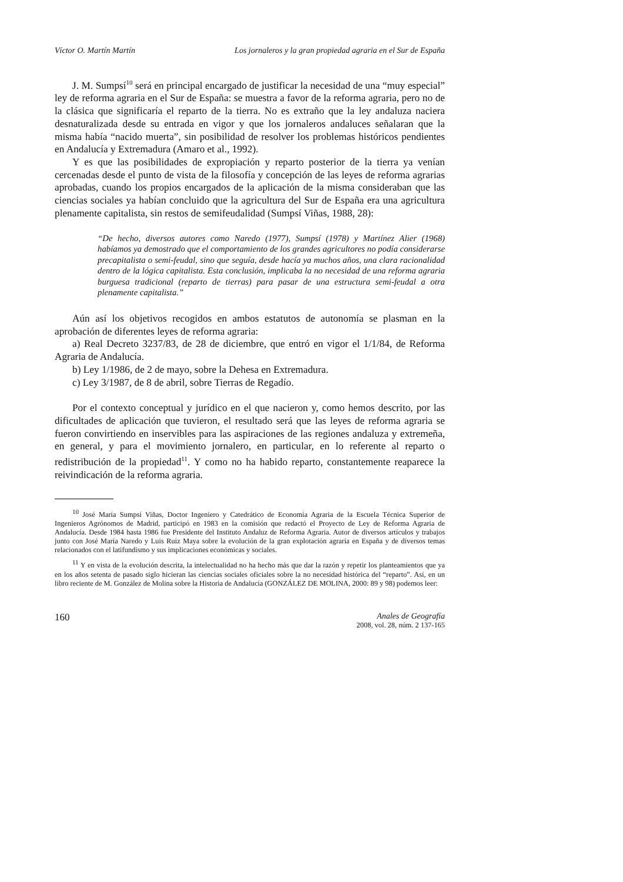Víctor O. Martín Martín Los jornaleros y la gran propiedad agraria en el Sur de España
J. M. Sumpsí<sup>10</sup> será en principal encargado de justificar la necesidad de una “muy especial” ley de reforma agraria en el Sur de España: se muestra a favor de la reforma agraria, pero no de la clásica que significaría el reparto de la tierra. No es extraño que la ley andaluza naciera desnaturalizada desde su entrada en vigor y que los jornaleros andaluces señalaran que la misma había “nacido muerta”, sin posibilidad de resolver los problemas históricos pendientes en Andalucía y Extremadura (Amaro et al., 1992).
Y es que las posibilidades de expropiación y reparto posterior de la tierra ya venían cercenadas desde el punto de vista de la filosofía y concepción de las leyes de reforma agrarias aprobadas, cuando los propios encargados de la aplicación de la misma consideraban que las ciencias sociales ya habían concluido que la agricultura del Sur de España era una agricultura plenamente capitalista, sin restos de semifeudalidad (Sumpsí Viñas, 1988, 28):
“De hecho, diversos autores como Naredo (1977), Sumpsí (1978) y Martínez Alier (1968) habíamos ya demostrado que el comportamiento de los grandes agricultores no podía considerarse precapitalista o semi-feudal, sino que seguía, desde hacía ya muchos años, una clara racionalidad dentro de la lógica capitalista. Esta conclusión, implicaba la no necesidad de una reforma agraria burguesa tradicional (reparto de tierras) para pasar de una estructura semi-feudal a otra plenamente capitalista.”
Aún así los objetivos recogidos en ambos estatutos de autonomía se plasman en la aprobación de diferentes leyes de reforma agraria:
a) Real Decreto 3237/83, de 28 de diciembre, que entró en vigor el 1/1/84, de Reforma Agraria de Andalucía.
b) Ley 1/1986, de 2 de mayo, sobre la Dehesa en Extremadura.
c) Ley 3/1987, de 8 de abril, sobre Tierras de Regadío.
Por el contexto conceptual y jurídico en el que nacieron y, como hemos descrito, por las dificultades de aplicación que tuvieron, el resultado será que las leyes de reforma agraria se fueron convirtiendo en inservibles para las aspiraciones de las regiones andaluza y extremeña, en general, y para el movimiento jornalero, en particular, en lo referente al reparto o redistribución de la propiedad<sup>11</sup>. Y como no ha habido reparto, constantemente reaparece la reivindicación de la reforma agraria.
<sup>10</sup> José María Sumpsí Viñas, Doctor Ingeniero y Catedrático de Economía Agraria de la Escuela Técnica Superior de Ingenieros Agrónomos de Madrid, participó en 1983 en la comisión que redactó el Proyecto de Ley de Reforma Agraria de Andalucía. Desde 1984 hasta 1986 fue Presidente del Instituto Andaluz de Reforma Agraria. Autor de diversos artículos y trabajos junto con José María Naredo y Luis Ruiz Maya sobre la evolución de la gran explotación agraria en España y de diversos temas relacionados con el latifundismo y sus implicaciones económicas y sociales.
<sup>11</sup> Y en vista de la evolución descrita, la intelectualidad no ha hecho más que dar la razón y repetir los planteamientos que ya en los años setenta de pasado siglo hicieran las ciencias sociales oficiales sobre la no necesidad histórica del “reparto”. Así, en un libro reciente de M. González de Molina sobre la Historia de Andalucía (GONZÁLEZ DE MOLINA, 2000: 89 y 98) podemos leer:
160 Anales de Geografía
2008, vol. 28, núm. 2 137-165